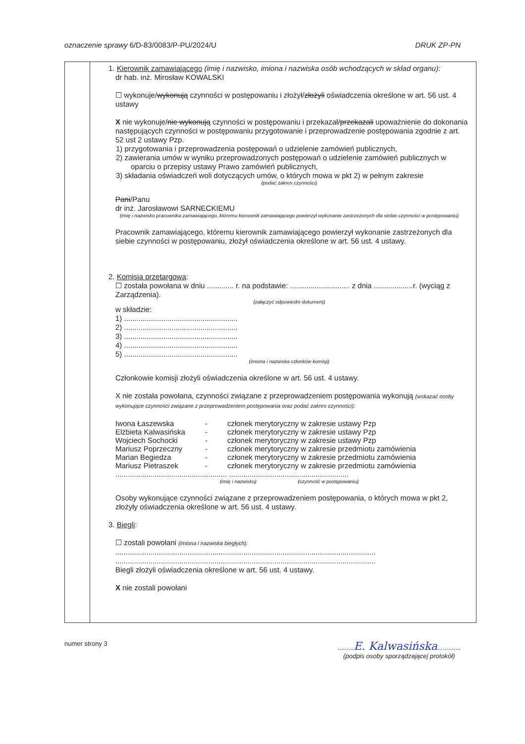oznaczenie sprawy 6/D-83/0083/P-PU/2024/U DRUK ZP-PN
1. Kierownik zamawiającego (imię i nazwisko, imiona i nazwiska osób wchodzących w skład organu):
dr hab. inż. Mirosław KOWALSKI
☐ wykonuje/wykonują czynności w postępowaniu i złożył/złożyli oświadczenia określone w art. 56 ust. 4 ustawy
X nie wykonuje/nie wykonują czynności w postępowaniu i przekazał/przekazali upoważnienie do dokonania następujących czynności w postępowaniu przygotowanie i przeprowadzenie postępowania zgodnie z art. 52 ust 2 ustawy Pzp.
1) przygotowania i przeprowadzenia postępowań o udzielenie zamówień publicznych,
2) zawierania umów w wyniku przeprowadzonych postępowań o udzielenie zamówień publicznych w oparciu o przepisy ustawy Prawo zamówień publicznych,
3) składania oświadczeń woli dotyczących umów, o których mowa w pkt 2) w pełnym zakresie
(podać zakres czynności)
Pani/Panu
dr inż. Jarosławowi SARNECKIEMU
(imię i nazwisko pracownika zamawiającego, któremu kierownik zamawiającego powierzył wykonanie zastrzeżonych dla siebie czynności w postępowaniu)
Pracownik zamawiającego, któremu kierownik zamawiającego powierzył wykonanie zastrzeżonych dla siebie czynności w postępowaniu, złożył oświadczenia określone w art. 56 ust. 4 ustawy.
2. Komisja przetargowa:
☐ została powołana w dniu ............. r. na podstawie: ............................. z dnia ...................r. (wyciąg z Zarządzenia).
(załączyć odpowiedni dokument)
w składzie:
1) .......................................................
2) .......................................................
3) .......................................................
4) .......................................................
5) .......................................................
(imiona i nazwiska członków komisji)
Członkowie komisji złożyli oświadczenia określone w art. 56 ust. 4 ustawy.
X nie została powołana, czynności związane z przeprowadzeniem postępowania wykonują (wskazać osoby wykonujące czynności związane z przeprowadzeniem postępowania oraz podać zakres czynności):
| Iwona Łaszewska | - | członek merytoryczny w zakresie ustawy Pzp |
| Elżbieta Kalwasińska | - | członek merytoryczny w zakresie ustawy Pzp |
| Wojciech Sochocki | - | członek merytoryczny w zakresie ustawy Pzp |
| Mariusz Poprzeczny | - | członek merytoryczny w zakresie przedmiotu zamówienia |
| Marian Begiedza | - | członek merytoryczny w zakresie przedmiotu zamówienia |
| Mariusz Pietraszek | - | członek merytoryczny w zakresie przedmiotu zamówienia |
...................................................... ..........................................................
(imię i nazwisko) (czynność w postępowaniu)
Osoby wykonujące czynności związane z przeprowadzeniem postępowania, o których mowa w pkt 2, złożyły oświadczenia określone w art. 56 ust. 4 ustawy.
3. Biegli:
☐ zostali powołani (imiona i nazwiska biegłych):
..............................................................................................................................
..............................................................................................................................
Biegli złożyli oświadczenia określone w art. 56 ust. 4 ustawy.
X nie zostali powołani
numer strony 3.........E. Kalwasińska.............
(podpis osoby sporządzającej protokół)